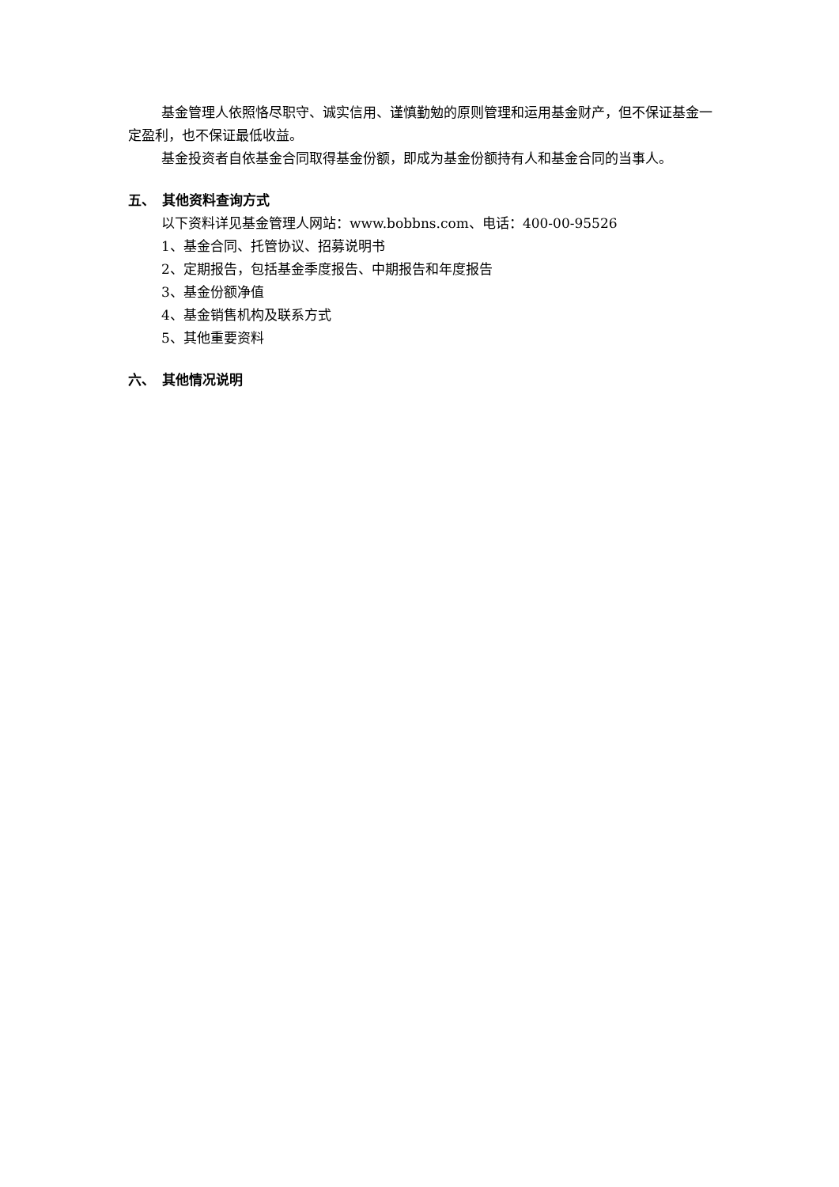基金管理人依照恪尽职守、诚实信用、谨慎勤勉的原则管理和运用基金财产，但不保证基金一定盈利，也不保证最低收益。
基金投资者自依基金合同取得基金份额，即成为基金份额持有人和基金合同的当事人。
五、　其他资料查询方式
以下资料详见基金管理人网站：www.bobbns.com、电话：400-00-95526
1、基金合同、托管协议、招募说明书
2、定期报告，包括基金季度报告、中期报告和年度报告
3、基金份额净值
4、基金销售机构及联系方式
5、其他重要资料
六、　其他情况说明